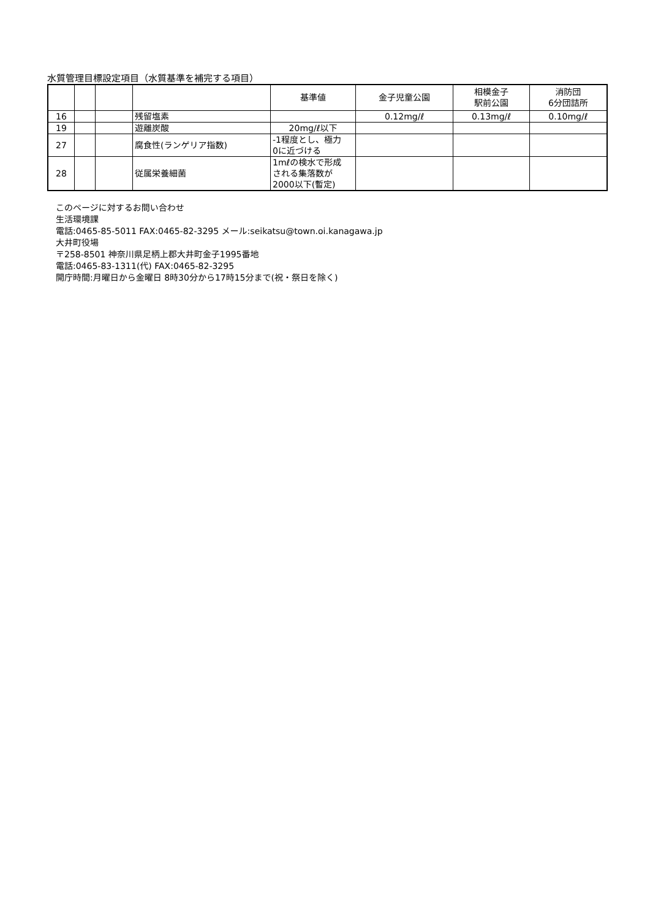水質管理目標設定項目（水質基準を補完する項目）
| | | | | 基準値 | 金子児童公園 | 相模金子 駅前公園 | 消防団 6分団詰所 |
| --- | --- | --- | --- | --- | --- | --- | --- |
| 16 | | | 残留塩素 | | 0.12mg/ℓ | 0.13mg/ℓ | 0.10mg/ℓ |
| 19 | | | 遊離炭酸 | 20mg/ℓ以下 | | | |
| 27 | | | 腐食性(ランゲリア指数) | -1程度とし、極力 0に近づける | | | |
| 28 | | | 従属栄養細菌 | 1mℓの検水で形成 される集落数が 2000以下(暫定) | | | |
このページに対するお問い合わせ
生活環境課
電話:0465-85-5011 FAX:0465-82-3295 メール:seikatsu@town.oi.kanagawa.jp
大井町役場
〒258-8501 神奈川県足柄上郡大井町金子1995番地
電話:0465-83-1311(代) FAX:0465-82-3295
開庁時間:月曜日から金曜日 8時30分から17時15分まで(祝・祭日を除く)